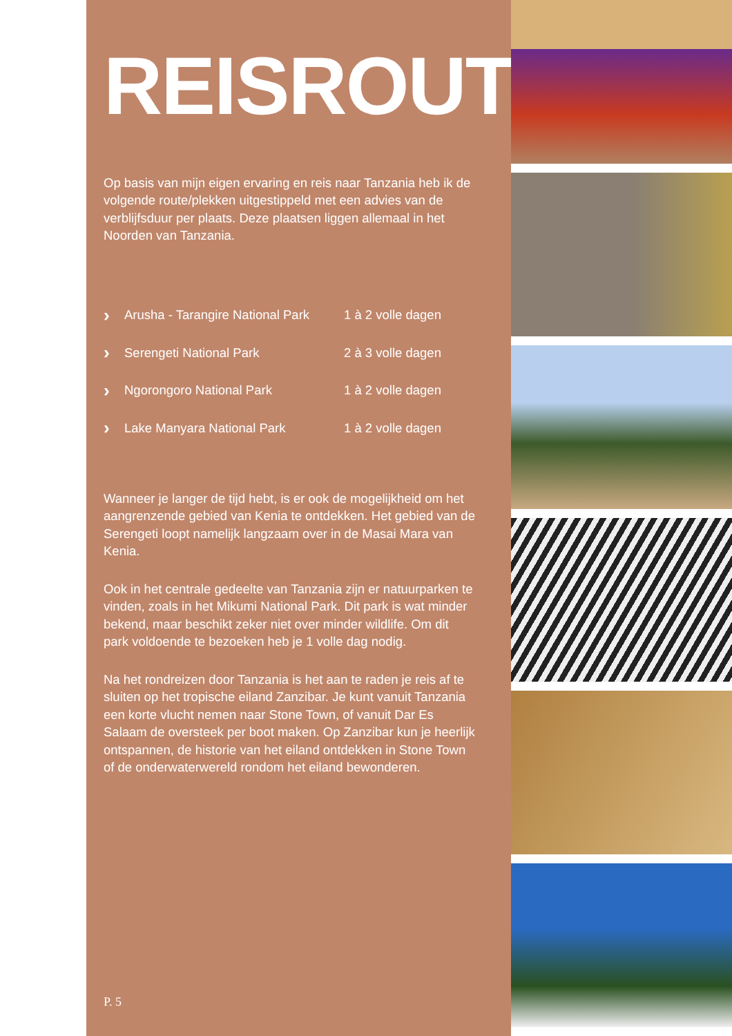REISROUTE
Op basis van mijn eigen ervaring en reis naar Tanzania heb ik de volgende route/plekken uitgestippeld met een advies van de verblijfsduur per plaats. Deze plaatsen liggen allemaal in het Noorden van Tanzania.
› Arusha - Tarangire National Park 1 à 2 volle dagen
› Serengeti National Park 2 à 3 volle dagen
› Ngorongoro National Park 1 à 2 volle dagen
› Lake Manyara National Park 1 à 2 volle dagen
Wanneer je langer de tijd hebt, is er ook de mogelijkheid om het aangrenzende gebied van Kenia te ontdekken. Het gebied van de Serengeti loopt namelijk langzaam over in de Masai Mara van Kenia.
Ook in het centrale gedeelte van Tanzania zijn er natuurparken te vinden, zoals in het Mikumi National Park. Dit park is wat minder bekend, maar beschikt zeker niet over minder wildlife. Om dit park voldoende te bezoeken heb je 1 volle dag nodig.
Na het rondreizen door Tanzania is het aan te raden je reis af te sluiten op het tropische eiland Zanzibar. Je kunt vanuit Tanzania een korte vlucht nemen naar Stone Town, of vanuit Dar Es Salaam de oversteek per boot maken. Op Zanzibar kun je heerlijk ontspannen, de historie van het eiland ontdekken in Stone Town of de onderwaterwereld rondom het eiland bewonderen.
P. 5